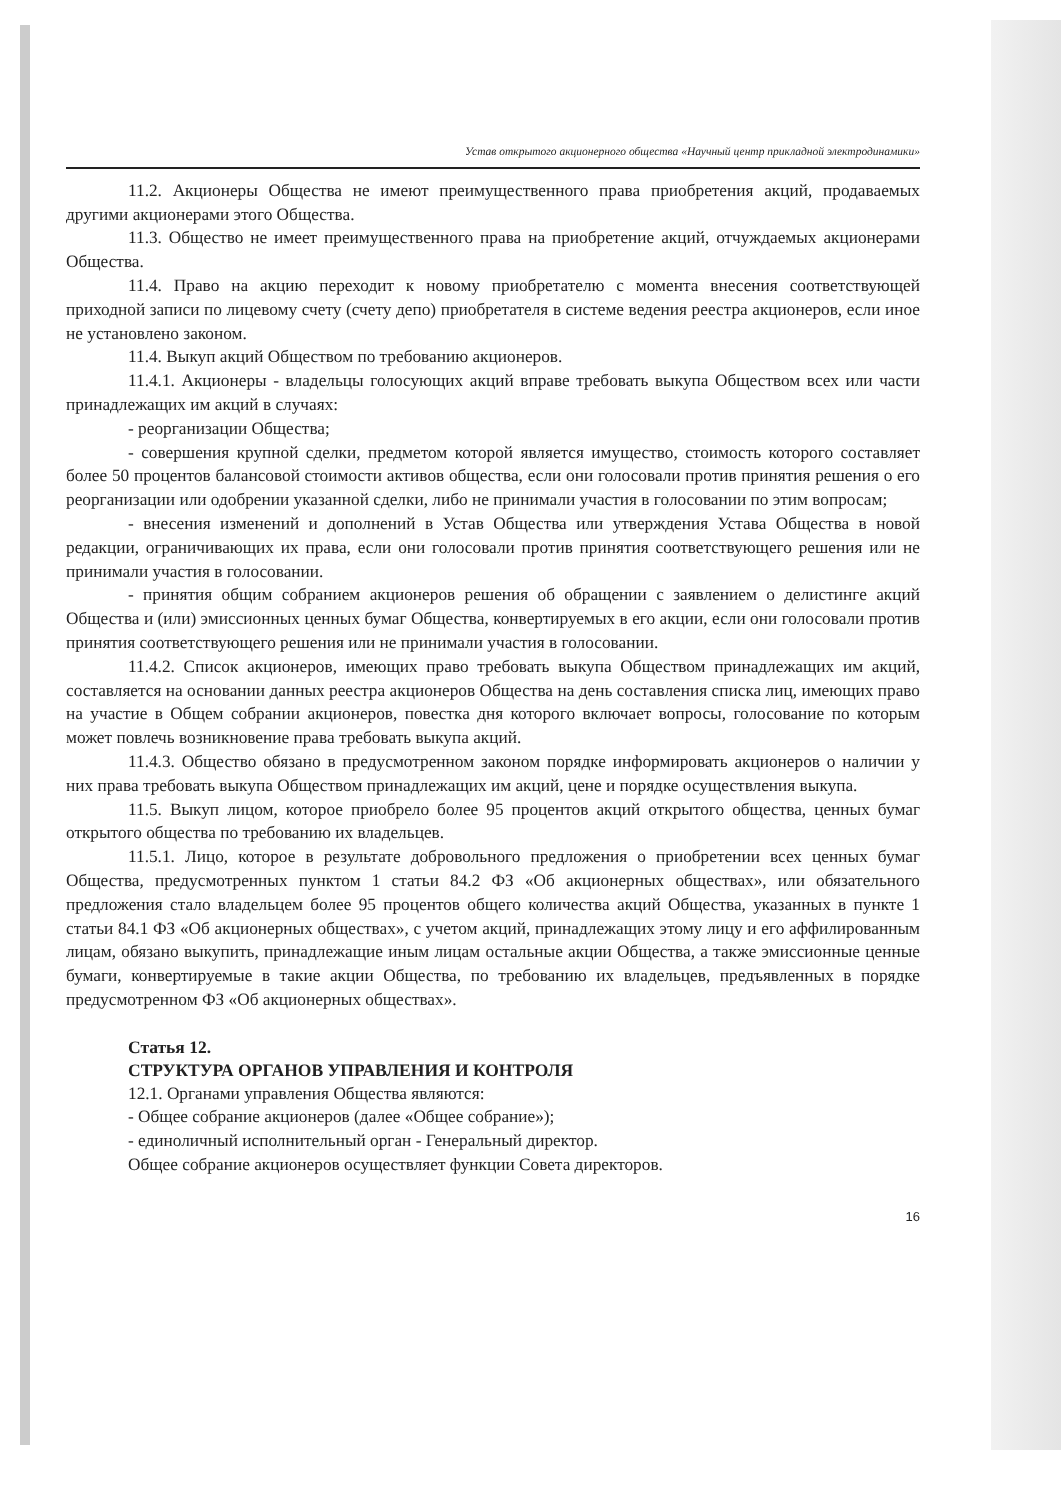Устав открытого акционерного общества «Научный центр прикладной электродинамики»
11.2. Акционеры Общества не имеют преимущественного права приобретения акций, продаваемых другими акционерами этого Общества.
11.3. Общество не имеет преимущественного права на приобретение акций, отчуждаемых акционерами Общества.
11.4. Право на акцию переходит к новому приобретателю с момента внесения соответствующей приходной записи по лицевому счету (счету депо) приобретателя в системе ведения реестра акционеров, если иное не установлено законом.
11.4. Выкуп акций Обществом по требованию акционеров.
11.4.1. Акционеры - владельцы голосующих акций вправе требовать выкупа Обществом всех или части принадлежащих им акций в случаях:
- реорганизации Общества;
- совершения крупной сделки, предметом которой является имущество, стоимость которого составляет более 50 процентов балансовой стоимости активов общества, если они голосовали против принятия решения о его реорганизации или одобрении указанной сделки, либо не принимали участия в голосовании по этим вопросам;
- внесения изменений и дополнений в Устав Общества или утверждения Устава Общества в новой редакции, ограничивающих их права, если они голосовали против принятия соответствующего решения или не принимали участия в голосовании.
- принятия общим собранием акционеров решения об обращении с заявлением о делистинге акций Общества и (или) эмиссионных ценных бумаг Общества, конвертируемых в его акции, если они голосовали против принятия соответствующего решения или не принимали участия в голосовании.
11.4.2. Список акционеров, имеющих право требовать выкупа Обществом принадлежащих им акций, составляется на основании данных реестра акционеров Общества на день составления списка лиц, имеющих право на участие в Общем собрании акционеров, повестка дня которого включает вопросы, голосование по которым может повлечь возникновение права требовать выкупа акций.
11.4.3. Общество обязано в предусмотренном законом порядке информировать акционеров о наличии у них права требовать выкупа Обществом принадлежащих им акций, цене и порядке осуществления выкупа.
11.5. Выкуп лицом, которое приобрело более 95 процентов акций открытого общества, ценных бумаг открытого общества по требованию их владельцев.
11.5.1. Лицо, которое в результате добровольного предложения о приобретении всех ценных бумаг Общества, предусмотренных пунктом 1 статьи 84.2 ФЗ «Об акционерных обществах», или обязательного предложения стало владельцем более 95 процентов общего количества акций Общества, указанных в пункте 1 статьи 84.1 ФЗ «Об акционерных обществах», с учетом акций, принадлежащих этому лицу и его аффилированным лицам, обязано выкупить, принадлежащие иным лицам остальные акции Общества, а также эмиссионные ценные бумаги, конвертируемые в такие акции Общества, по требованию их владельцев, предъявленных в порядке предусмотренном ФЗ «Об акционерных обществах».
Статья 12.
СТРУКТУРА ОРГАНОВ УПРАВЛЕНИЯ И КОНТРОЛЯ
12.1. Органами управления Общества являются:
- Общее собрание акционеров (далее «Общее собрание»);
- единоличный исполнительный орган - Генеральный директор.
Общее собрание акционеров осуществляет функции Совета директоров.
16